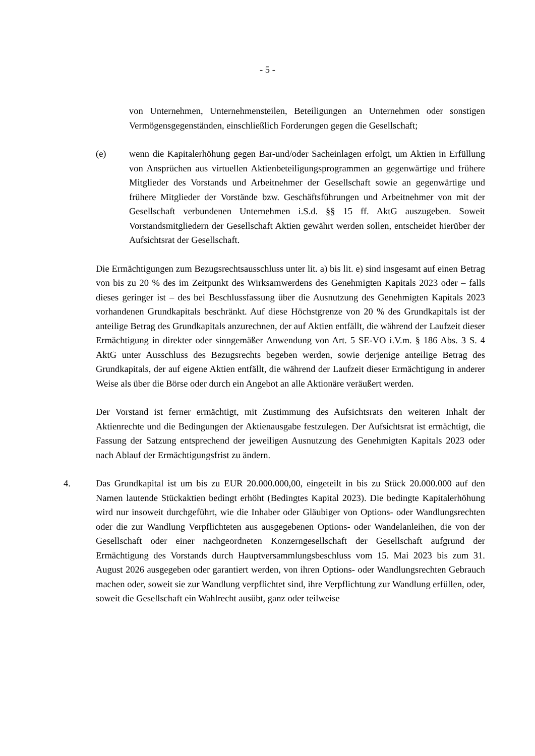- 5 -
von Unternehmen, Unternehmensteilen, Beteiligungen an Unternehmen oder sonstigen Vermögensgegenständen, einschließlich Forderungen gegen die Gesellschaft;
(e) wenn die Kapitalerhöhung gegen Bar-und/oder Sacheinlagen erfolgt, um Aktien in Erfüllung von Ansprüchen aus virtuellen Aktienbeteiligungsprogrammen an gegenwärtige und frühere Mitglieder des Vorstands und Arbeitnehmer der Gesellschaft sowie an gegenwärtige und frühere Mitglieder der Vorstände bzw. Geschäftsführungen und Arbeitnehmer von mit der Gesellschaft verbundenen Unternehmen i.S.d. §§ 15 ff. AktG auszugeben. Soweit Vorstandsmitgliedern der Gesellschaft Aktien gewährt werden sollen, entscheidet hierüber der Aufsichtsrat der Gesellschaft.
Die Ermächtigungen zum Bezugsrechtsausschluss unter lit. a) bis lit. e) sind insgesamt auf einen Betrag von bis zu 20 % des im Zeitpunkt des Wirksamwerdens des Genehmigten Kapitals 2023 oder – falls dieses geringer ist – des bei Beschlussfassung über die Ausnutzung des Genehmigten Kapitals 2023 vorhandenen Grundkapitals beschränkt. Auf diese Höchstgrenze von 20 % des Grundkapitals ist der anteilige Betrag des Grundkapitals anzurechnen, der auf Aktien entfällt, die während der Laufzeit dieser Ermächtigung in direkter oder sinngemäßer Anwendung von Art. 5 SE-VO i.V.m. § 186 Abs. 3 S. 4 AktG unter Ausschluss des Bezugsrechts begeben werden, sowie derjenige anteilige Betrag des Grundkapitals, der auf eigene Aktien entfällt, die während der Laufzeit dieser Ermächtigung in anderer Weise als über die Börse oder durch ein Angebot an alle Aktionäre veräußert werden.
Der Vorstand ist ferner ermächtigt, mit Zustimmung des Aufsichtsrats den weiteren Inhalt der Aktienrechte und die Bedingungen der Aktienausgabe festzulegen. Der Aufsichtsrat ist ermächtigt, die Fassung der Satzung entsprechend der jeweiligen Ausnutzung des Genehmigten Kapitals 2023 oder nach Ablauf der Ermächtigungsfrist zu ändern.
4. Das Grundkapital ist um bis zu EUR 20.000.000,00, eingeteilt in bis zu Stück 20.000.000 auf den Namen lautende Stückaktien bedingt erhöht (Bedingtes Kapital 2023). Die bedingte Kapitalerhöhung wird nur insoweit durchgeführt, wie die Inhaber oder Gläubiger von Options- oder Wandlungsrechten oder die zur Wandlung Verpflichteten aus ausgegebenen Options- oder Wandelanleihen, die von der Gesellschaft oder einer nachgeordneten Konzerngesellschaft der Gesellschaft aufgrund der Ermächtigung des Vorstands durch Hauptversammlungsbeschluss vom 15. Mai 2023 bis zum 31. August 2026 ausgegeben oder garantiert werden, von ihren Options- oder Wandlungsrechten Gebrauch machen oder, soweit sie zur Wandlung verpflichtet sind, ihre Verpflichtung zur Wandlung erfüllen, oder, soweit die Gesellschaft ein Wahlrecht ausübt, ganz oder teilweise